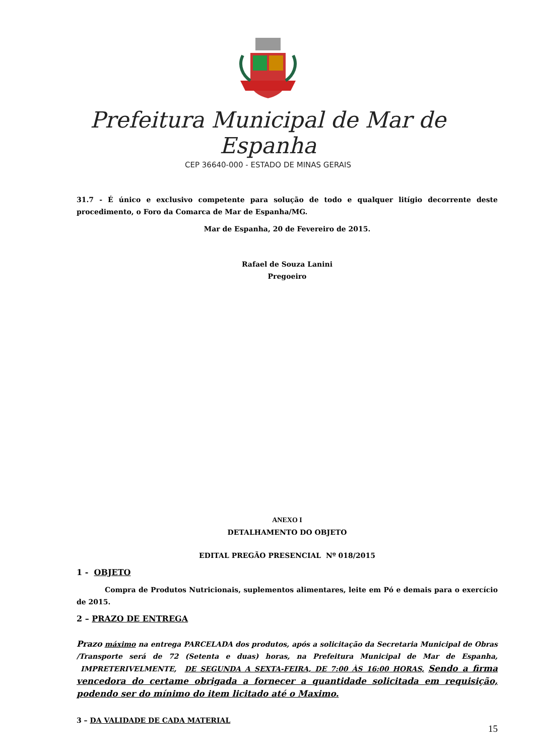Prefeitura Municipal de Mar de Espanha
CEP 36640-000 - ESTADO DE MINAS GERAIS
31.7 - É único e exclusivo competente para solução de todo e qualquer litígio decorrente deste procedimento, o Foro da Comarca de Mar de Espanha/MG.
Mar de Espanha, 20 de Fevereiro de 2015.
Rafael de Souza Lanini
Pregoeiro
ANEXO I
DETALHAMENTO DO OBJETO
EDITAL PREGÃO PRESENCIAL Nº 018/2015
1 - OBJETO
Compra de Produtos Nutricionais, suplementos alimentares, leite em Pó e demais para o exercício de 2015.
2 – PRAZO DE ENTREGA
Prazo máximo na entrega PARCELADA dos produtos, após a solicitação da Secretaria Municipal de Obras /Transporte será de 72 (Setenta e duas) horas, na Prefeitura Municipal de Mar de Espanha, IMPRETERIVELMENTE, DE SEGUNDA A SEXTA-FEIRA, DE 7:00 ÀS 16:00 HORAS, Sendo a firma vencedora do certame obrigada a fornecer a quantidade solicitada em requisição, podendo ser do mínimo do item licitado até o Maximo.
3 – DA VALIDADE DE CADA MATERIAL
15